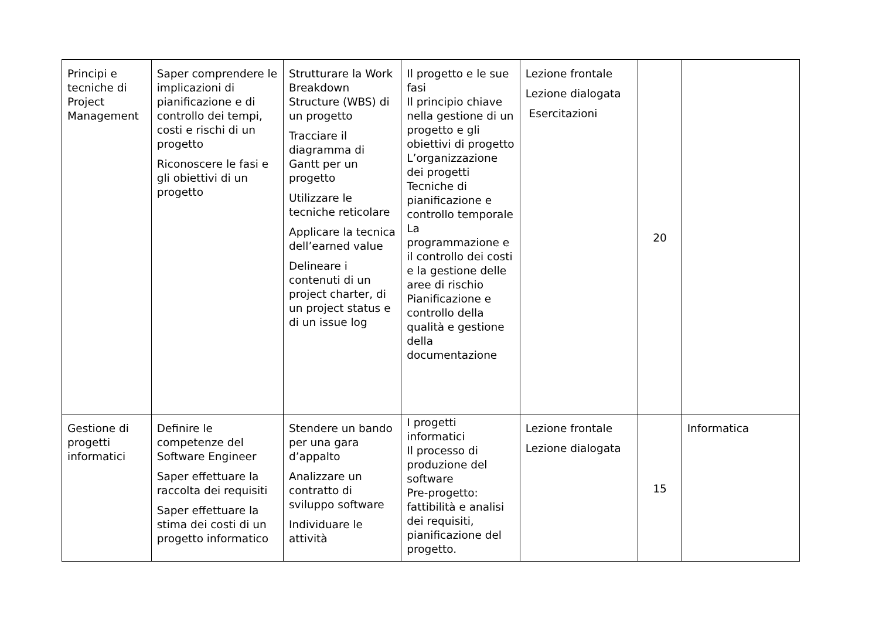| Principi e tecniche di Project Management | Saper comprendere le implicazioni di pianificazione e di controllo dei tempi, costi e rischi di un progetto Riconoscere le fasi e gli obiettivi di un progetto | Strutturare la Work Breakdown Structure (WBS) di un progetto Tracciare il diagramma di Gantt per un progetto Utilizzare le tecniche reticolare Applicare la tecnica dell’earned value Delineare i contenuti di un project charter, di un project status e di un issue log | Il progetto e le sue fasi Il principio chiave nella gestione di un progetto e gli obiettivi di progetto L’organizzazione dei progetti Tecniche di pianificazione e controllo temporale La programmazione e il controllo dei costi e la gestione delle aree di rischio Pianificazione e controllo della qualità e gestione della documentazione | Lezione frontale Lezione dialogata Esercitazioni | 20 | |
| Gestione di progetti informatici | Definire le competenze del Software Engineer Saper effettuare la raccolta dei requisiti Saper effettuare la stima dei costi di un progetto informatico | Stendere un bando per una gara d’appalto Analizzare un contratto di sviluppo software Individuare le attività | I progetti informatici Il processo di produzione del software Pre-progetto: fattibilità e analisi dei requisiti, pianificazione del progetto. | Lezione frontale Lezione dialogata | 15 | Informatica |